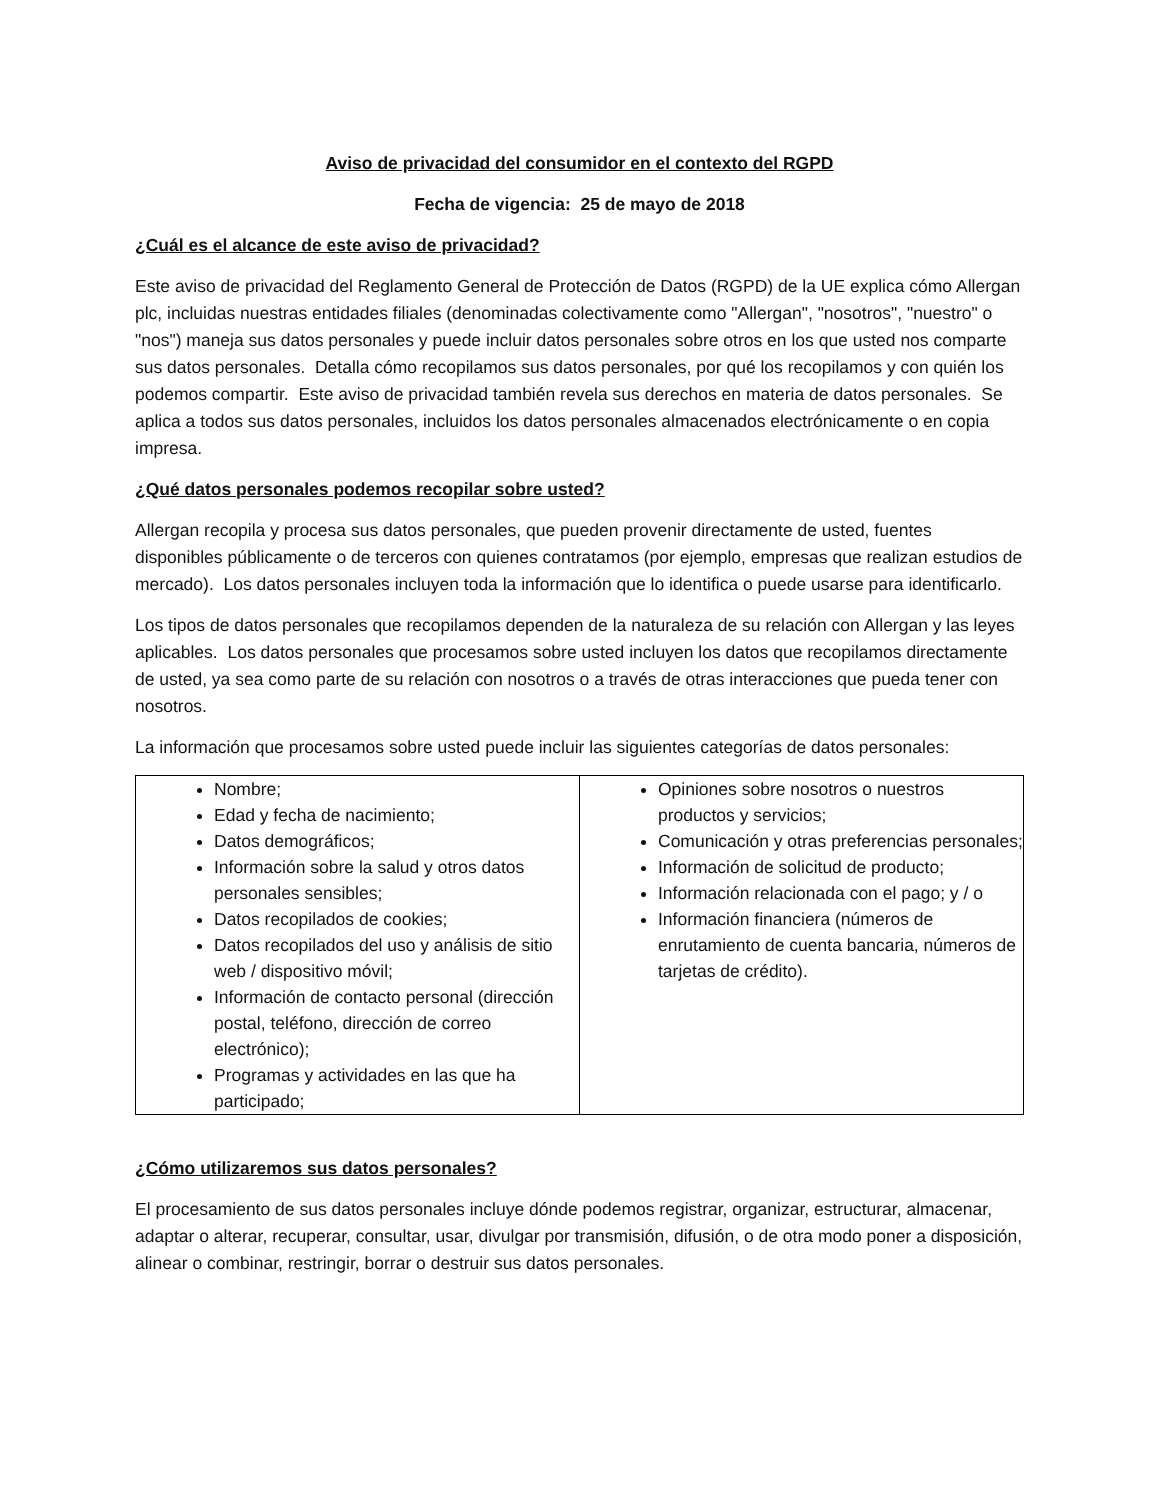Aviso de privacidad del consumidor en el contexto del RGPD
Fecha de vigencia: 25 de mayo de 2018
¿Cuál es el alcance de este aviso de privacidad?
Este aviso de privacidad del Reglamento General de Protección de Datos (RGPD) de la UE explica cómo Allergan plc, incluidas nuestras entidades filiales (denominadas colectivamente como "Allergan", "nosotros", "nuestro" o "nos") maneja sus datos personales y puede incluir datos personales sobre otros en los que usted nos comparte sus datos personales. Detalla cómo recopilamos sus datos personales, por qué los recopilamos y con quién los podemos compartir. Este aviso de privacidad también revela sus derechos en materia de datos personales. Se aplica a todos sus datos personales, incluidos los datos personales almacenados electrónicamente o en copia impresa.
¿Qué datos personales podemos recopilar sobre usted?
Allergan recopila y procesa sus datos personales, que pueden provenir directamente de usted, fuentes disponibles públicamente o de terceros con quienes contratamos (por ejemplo, empresas que realizan estudios de mercado). Los datos personales incluyen toda la información que lo identifica o puede usarse para identificarlo.
Los tipos de datos personales que recopilamos dependen de la naturaleza de su relación con Allergan y las leyes aplicables. Los datos personales que procesamos sobre usted incluyen los datos que recopilamos directamente de usted, ya sea como parte de su relación con nosotros o a través de otras interacciones que pueda tener con nosotros.
La información que procesamos sobre usted puede incluir las siguientes categorías de datos personales:
| Nombre; Edad y fecha de nacimiento; Datos demográficos; Información sobre la salud y otros datos personales sensibles; Datos recopilados de cookies; Datos recopilados del uso y análisis de sitio web / dispositivo móvil; Información de contacto personal (dirección postal, teléfono, dirección de correo electrónico); Programas y actividades en las que ha participado; | Opiniones sobre nosotros o nuestros productos y servicios; Comunicación y otras preferencias personales; Información de solicitud de producto; Información relacionada con el pago; y / o Información financiera (números de enrutamiento de cuenta bancaria, números de tarjetas de crédito). |
¿Cómo utilizaremos sus datos personales?
El procesamiento de sus datos personales incluye dónde podemos registrar, organizar, estructurar, almacenar, adaptar o alterar, recuperar, consultar, usar, divulgar por transmisión, difusión, o de otra modo poner a disposición, alinear o combinar, restringir, borrar o destruir sus datos personales.